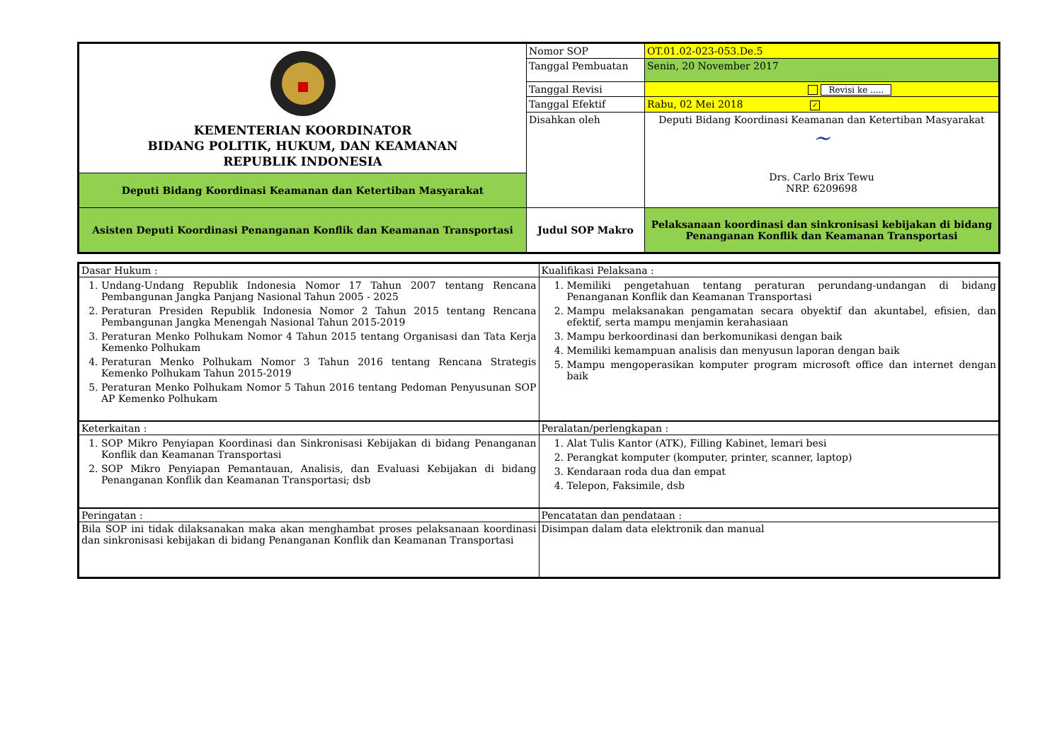| KEMENTERIAN KOORDINATOR BIDANG POLITIK, HUKUM, DAN KEAMANAN REPUBLIK INDONESIA | Nomor SOP | OT.01.02-023-053.De.5 |
| | Tanggal Pembuatan | Senin, 20 November 2017 |
| | Tanggal Revisi | Revisi ke ..... |
| | Tanggal Efektif | Rabu, 02 Mei 2018 ✓ |
| | Disahkan oleh | Deputi Bidang Koordinasi Keamanan dan Ketertiban Masyarakat ~ Drs. Carlo Brix Tewu NRP. 6209698 |
| Deputi Bidang Koordinasi Keamanan dan Ketertiban Masyarakat | | |
| Asisten Deputi Koordinasi Penanganan Konflik dan Keamanan Transportasi | Judul SOP Makro | Pelaksanaan koordinasi dan sinkronisasi kebijakan di bidang Penanganan Konflik dan Keamanan Transportasi |
| Dasar Hukum : | Kualifikasi Pelaksana : |
| 1. Undang-Undang Republik Indonesia Nomor 17 Tahun 2007 tentang Rencana Pembangunan Jangka Panjang Nasional Tahun 2005 - 2025 2. Peraturan Presiden Republik Indonesia Nomor 2 Tahun 2015 tentang Rencana Pembangunan Jangka Menengah Nasional Tahun 2015-2019 3. Peraturan Menko Polhukam Nomor 4 Tahun 2015 tentang Organisasi dan Tata Kerja Kemenko Polhukam 4. Peraturan Menko Polhukam Nomor 3 Tahun 2016 tentang Rencana Strategis Kemenko Polhukam Tahun 2015-2019 5. Peraturan Menko Polhukam Nomor 5 Tahun 2016 tentang Pedoman Penyusunan SOP AP Kemenko Polhukam | 1. Memiliki pengetahuan tentang peraturan perundang-undangan di bidang Penanganan Konflik dan Keamanan Transportasi 2. Mampu melaksanakan pengamatan secara obyektif dan akuntabel, efisien, dan efektif, serta mampu menjamin kerahasiaan 3. Mampu berkoordinasi dan berkomunikasi dengan baik 4. Memiliki kemampuan analisis dan menyusun laporan dengan baik 5. Mampu mengoperasikan komputer program microsoft office dan internet dengan baik |
| Keterkaitan : | Peralatan/perlengkapan : |
| 1. SOP Mikro Penyiapan Koordinasi dan Sinkronisasi Kebijakan di bidang Penanganan Konflik dan Keamanan Transportasi 2. SOP Mikro Penyiapan Pemantauan, Analisis, dan Evaluasi Kebijakan di bidang Penanganan Konflik dan Keamanan Transportasi; dsb | 1. Alat Tulis Kantor (ATK), Filling Kabinet, lemari besi 2. Perangkat komputer (komputer, printer, scanner, laptop) 3. Kendaraan roda dua dan empat 4. Telepon, Faksimile, dsb |
| Peringatan : | Pencatatan dan pendataan : |
| Bila SOP ini tidak dilaksanakan maka akan menghambat proses pelaksanaan koordinasi dan sinkronisasi kebijakan di bidang Penanganan Konflik dan Keamanan Transportasi | Disimpan dalam data elektronik dan manual |